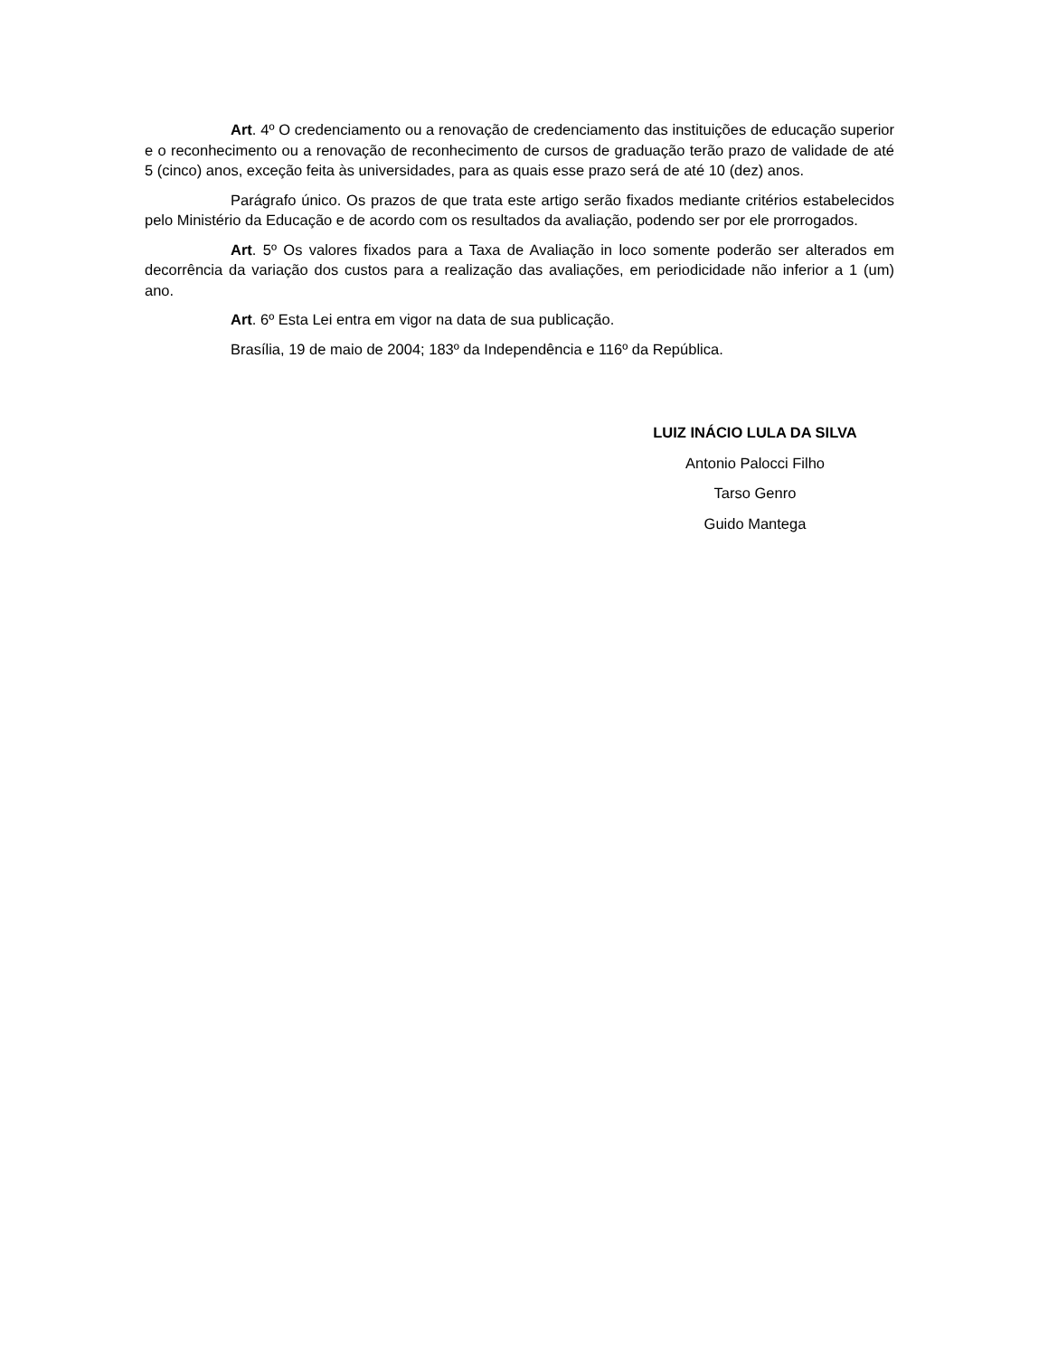Art. 4º O credenciamento ou a renovação de credenciamento das instituições de educação superior e o reconhecimento ou a renovação de reconhecimento de cursos de graduação terão prazo de validade de até 5 (cinco) anos, exceção feita às universidades, para as quais esse prazo será de até 10 (dez) anos.
Parágrafo único. Os prazos de que trata este artigo serão fixados mediante critérios estabelecidos pelo Ministério da Educação e de acordo com os resultados da avaliação, podendo ser por ele prorrogados.
Art. 5º Os valores fixados para a Taxa de Avaliação in loco somente poderão ser alterados em decorrência da variação dos custos para a realização das avaliações, em periodicidade não inferior a 1 (um) ano.
Art. 6º Esta Lei entra em vigor na data de sua publicação.
Brasília, 19 de maio de 2004; 183º da Independência e 116º da República.
LUIZ INÁCIO LULA DA SILVA
Antonio Palocci Filho
Tarso Genro
Guido Mantega